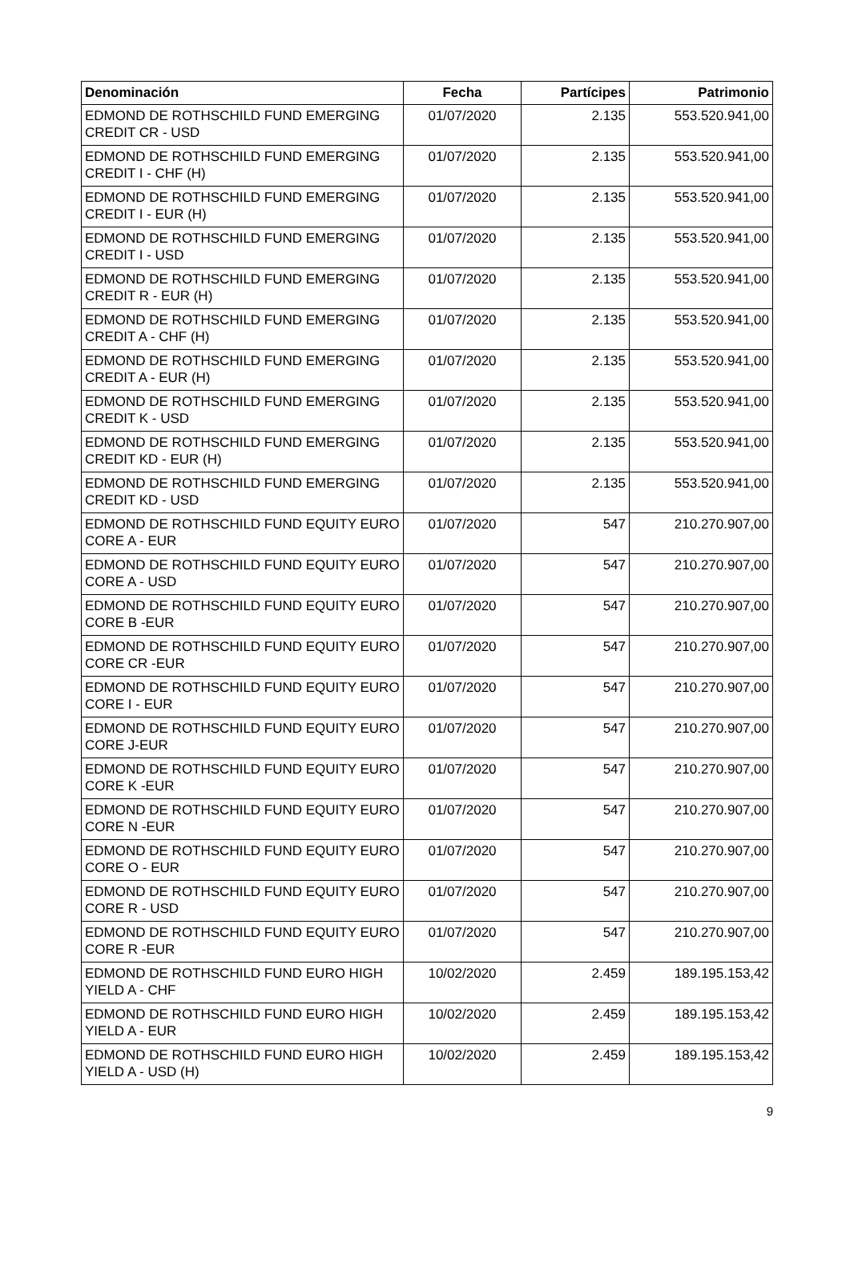| Denominación | Fecha | Partícipes | Patrimonio |
| --- | --- | --- | --- |
| EDMOND DE ROTHSCHILD FUND EMERGING CREDIT CR - USD | 01/07/2020 | 2.135 | 553.520.941,00 |
| EDMOND DE ROTHSCHILD FUND EMERGING CREDIT I - CHF (H) | 01/07/2020 | 2.135 | 553.520.941,00 |
| EDMOND DE ROTHSCHILD FUND EMERGING CREDIT I - EUR (H) | 01/07/2020 | 2.135 | 553.520.941,00 |
| EDMOND DE ROTHSCHILD FUND EMERGING CREDIT I - USD | 01/07/2020 | 2.135 | 553.520.941,00 |
| EDMOND DE ROTHSCHILD FUND EMERGING CREDIT R - EUR (H) | 01/07/2020 | 2.135 | 553.520.941,00 |
| EDMOND DE ROTHSCHILD FUND EMERGING CREDIT A - CHF (H) | 01/07/2020 | 2.135 | 553.520.941,00 |
| EDMOND DE ROTHSCHILD FUND EMERGING CREDIT A - EUR (H) | 01/07/2020 | 2.135 | 553.520.941,00 |
| EDMOND DE ROTHSCHILD FUND EMERGING CREDIT K - USD | 01/07/2020 | 2.135 | 553.520.941,00 |
| EDMOND DE ROTHSCHILD FUND EMERGING CREDIT KD - EUR (H) | 01/07/2020 | 2.135 | 553.520.941,00 |
| EDMOND DE ROTHSCHILD FUND EMERGING CREDIT KD - USD | 01/07/2020 | 2.135 | 553.520.941,00 |
| EDMOND DE ROTHSCHILD FUND EQUITY EURO CORE A - EUR | 01/07/2020 | 547 | 210.270.907,00 |
| EDMOND DE ROTHSCHILD FUND EQUITY EURO CORE A - USD | 01/07/2020 | 547 | 210.270.907,00 |
| EDMOND DE ROTHSCHILD FUND EQUITY EURO CORE B -EUR | 01/07/2020 | 547 | 210.270.907,00 |
| EDMOND DE ROTHSCHILD FUND EQUITY EURO CORE CR -EUR | 01/07/2020 | 547 | 210.270.907,00 |
| EDMOND DE ROTHSCHILD FUND EQUITY EURO CORE I - EUR | 01/07/2020 | 547 | 210.270.907,00 |
| EDMOND DE ROTHSCHILD FUND EQUITY EURO CORE J-EUR | 01/07/2020 | 547 | 210.270.907,00 |
| EDMOND DE ROTHSCHILD FUND EQUITY EURO CORE K -EUR | 01/07/2020 | 547 | 210.270.907,00 |
| EDMOND DE ROTHSCHILD FUND EQUITY EURO CORE N -EUR | 01/07/2020 | 547 | 210.270.907,00 |
| EDMOND DE ROTHSCHILD FUND EQUITY EURO CORE O - EUR | 01/07/2020 | 547 | 210.270.907,00 |
| EDMOND DE ROTHSCHILD FUND EQUITY EURO CORE R - USD | 01/07/2020 | 547 | 210.270.907,00 |
| EDMOND DE ROTHSCHILD FUND EQUITY EURO CORE R -EUR | 01/07/2020 | 547 | 210.270.907,00 |
| EDMOND DE ROTHSCHILD FUND EURO HIGH YIELD A - CHF | 10/02/2020 | 2.459 | 189.195.153,42 |
| EDMOND DE ROTHSCHILD FUND EURO HIGH YIELD A - EUR | 10/02/2020 | 2.459 | 189.195.153,42 |
| EDMOND DE ROTHSCHILD FUND EURO HIGH YIELD A - USD (H) | 10/02/2020 | 2.459 | 189.195.153,42 |
9